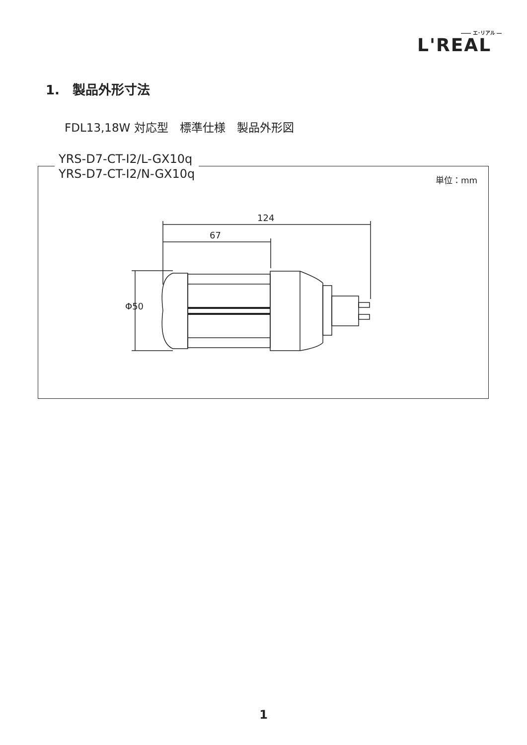―― エ･リアル ―
L'REAL
1.　製品外形寸法
FDL13,18W 対応型　標準仕様　製品外形図
単位：mm
YRS-D7-CT-I2/L-GX10q
YRS-D7-CT-I2/N-GX10q
124
67
Φ50
1